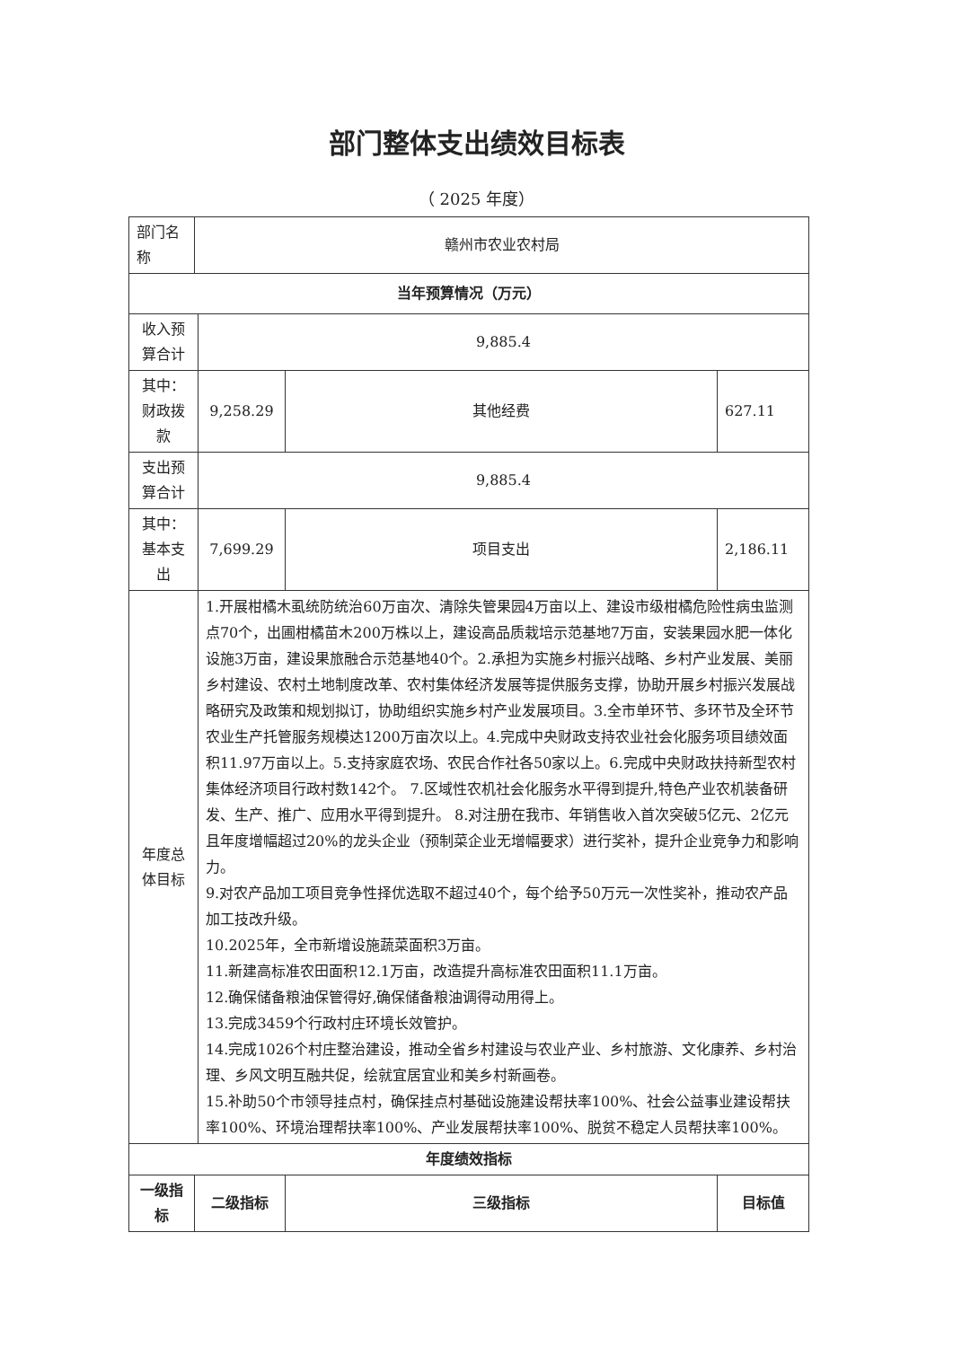部门整体支出绩效目标表
（ 2025 年度）
| 部门名称 | 赣州市农业农村局 | | | |
| 当年预算情况（万元） | | | | |
| 收入预算合计 | | 9,885.4 | | |
| 其中：财政拨款 | | 9,258.29 | 其他经费 | 627.11 |
| 支出预算合计 | | 9,885.4 | | |
| 其中：基本支出 | | 7,699.29 | 项目支出 | 2,186.11 |
| 年度总体目标 | | 1.开展柑橘木虱统防统治60万亩次、清除失管果园4万亩以上、建设市级柑橘危险性病虫监测点70个，出圃柑橘苗木200万株以上，建设高品质栽培示范基地7万亩，安装果园水肥一体化设施3万亩，建设果旅融合示范基地40个。2.承担为实施乡村振兴战略、乡村产业发展、美丽乡村建设、农村土地制度改革、农村集体经济发展等提供服务支撑，协助开展乡村振兴发展战略研究及政策和规划拟订，协助组织实施乡村产业发展项目。3.全市单环节、多环节及全环节农业生产托管服务规模达1200万亩次以上。4.完成中央财政支持农业社会化服务项目绩效面积11.97万亩以上。5.支持家庭农场、农民合作社各50家以上。6.完成中央财政扶持新型农村集体经济项目行政村数142个。 7.区域性农机社会化服务水平得到提升,特色产业农机装备研发、生产、推广、应用水平得到提升。 8.对注册在我市、年销售收入首次突破5亿元、2亿元且年度增幅超过20%的龙头企业（预制菜企业无增幅要求）进行奖补，提升企业竞争力和影响力。 9.对农产品加工项目竞争性择优选取不超过40个，每个给予50万元一次性奖补，推动农产品加工技改升级。 10.2025年，全市新增设施蔬菜面积3万亩。 11.新建高标准农田面积12.1万亩，改造提升高标准农田面积11.1万亩。 12.确保储备粮油保管得好,确保储备粮油调得动用得上。 13.完成3459个行政村庄环境长效管护。 14.完成1026个村庄整治建设，推动全省乡村建设与农业产业、乡村旅游、文化康养、乡村治理、乡风文明互融共促，绘就宜居宜业和美乡村新画卷。 15.补助50个市领导挂点村，确保挂点村基础设施建设帮扶率100%、社会公益事业建设帮扶率100%、环境治理帮扶率100%、产业发展帮扶率100%、脱贫不稳定人员帮扶率100%。 | | |
| 年度绩效指标 | | | | |
| 一级指标 | 二级指标 | | 三级指标 | 目标值 |